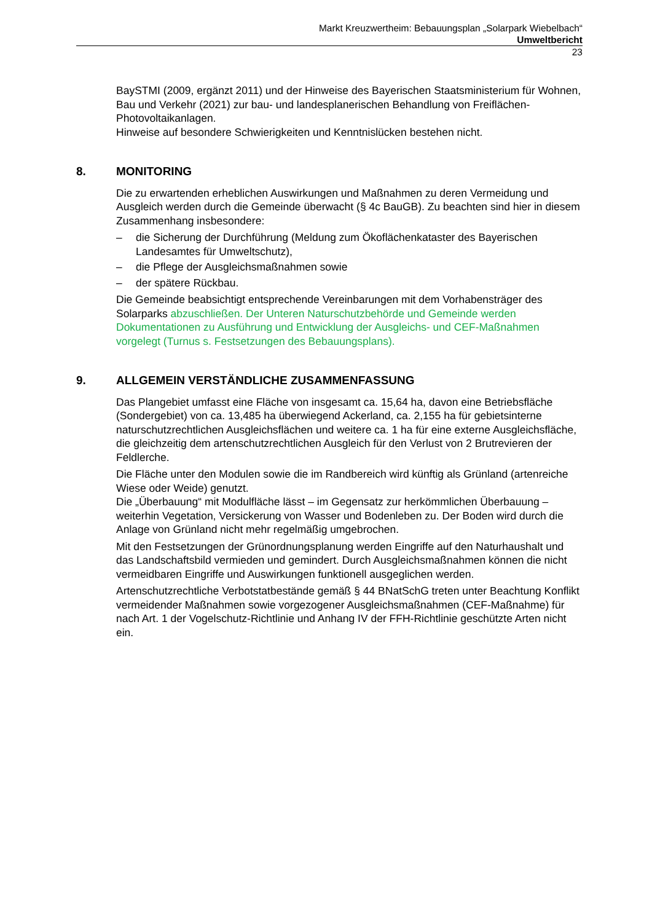Markt Kreuzwertheim: Bebauungsplan „Solarpark Wiebelbach“
Umweltbericht
23
BaySTMI (2009, ergänzt 2011) und der Hinweise des Bayerischen Staatsministerium für Wohnen, Bau und Verkehr (2021) zur bau- und landesplanerischen Behandlung von Freiflächen-Photovoltaikanlagen.
Hinweise auf besondere Schwierigkeiten und Kenntnislücken bestehen nicht.
8. MONITORING
Die zu erwartenden erheblichen Auswirkungen und Maßnahmen zu deren Vermeidung und Ausgleich werden durch die Gemeinde überwacht (§ 4c BauGB). Zu beachten sind hier in diesem Zusammenhang insbesondere:
– die Sicherung der Durchführung (Meldung zum Ökoflächenkataster des Bayerischen Landesamtes für Umweltschutz),
– die Pflege der Ausgleichsmaßnahmen sowie
– der spätere Rückbau.
Die Gemeinde beabsichtigt entsprechende Vereinbarungen mit dem Vorhabensträger des Solarparks abzuschließen. Der Unteren Naturschutzbehörde und Gemeinde werden Dokumentationen zu Ausführung und Entwicklung der Ausgleichs- und CEF-Maßnahmen vorgelegt (Turnus s. Festsetzungen des Bebauungsplans).
9. ALLGEMEIN VERSTÄNDLICHE ZUSAMMENFASSUNG
Das Plangebiet umfasst eine Fläche von insgesamt ca. 15,64 ha, davon eine Betriebsfläche (Sondergebiet) von ca. 13,485 ha überwiegend Ackerland, ca. 2,155 ha für gebietsinterne naturschutzrechtlichen Ausgleichsflächen und weitere ca. 1 ha für eine externe Ausgleichsfläche, die gleichzeitig dem artenschutzrechtlichen Ausgleich für den Verlust von 2 Brutrevieren der Feldlerche.
Die Fläche unter den Modulen sowie die im Randbereich wird künftig als Grünland (artenreiche Wiese oder Weide) genutzt.
Die „Überbauung“ mit Modulfläche lässt – im Gegensatz zur herkömmlichen Überbauung – weiterhin Vegetation, Versickerung von Wasser und Bodenleben zu. Der Boden wird durch die Anlage von Grünland nicht mehr regelmäßig umgebrochen.
Mit den Festsetzungen der Grünordnungsplanung werden Eingriffe auf den Naturhaushalt und das Landschaftsbild vermieden und gemindert. Durch Ausgleichsmaßnahmen können die nicht vermeidbaren Eingriffe und Auswirkungen funktionell ausgeglichen werden.
Artenschutzrechtliche Verbotstatbestände gemäß § 44 BNatSchG treten unter Beachtung Konflikt vermeidender Maßnahmen sowie vorgezogener Ausgleichsmaßnahmen (CEF-Maßnahme) für nach Art. 1 der Vogelschutz-Richtlinie und Anhang IV der FFH-Richtlinie geschützte Arten nicht ein.